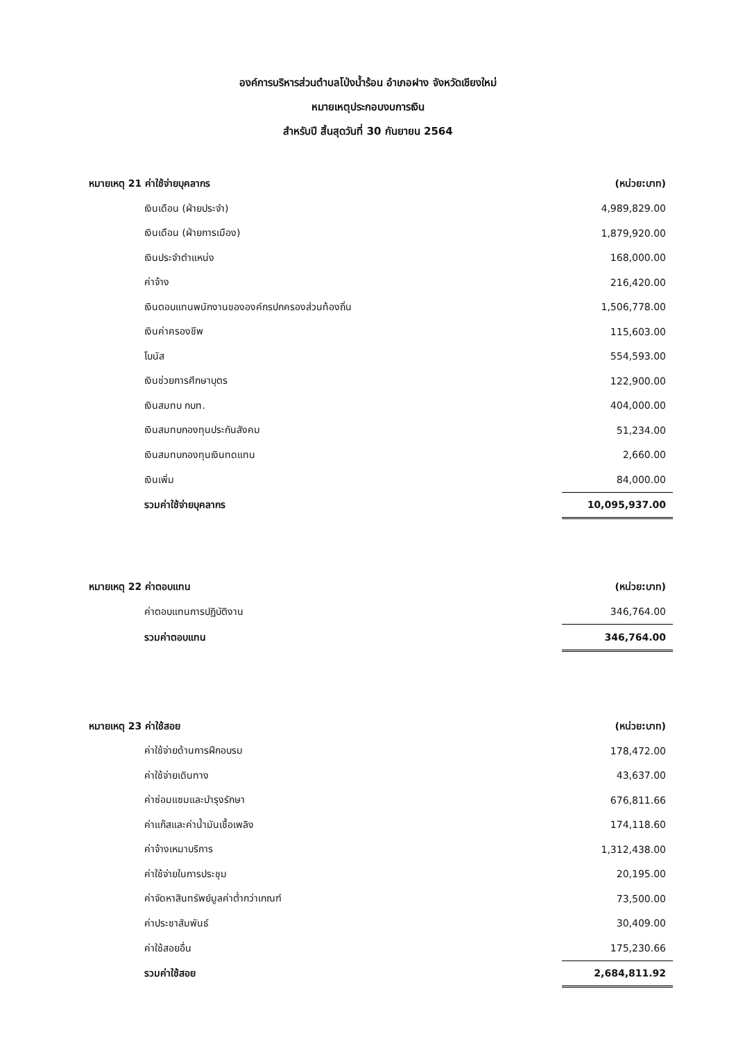องค์การบริหารส่วนตำบลโป่งน้ำร้อน อำเภอฝาง จังหวัดเชียงใหม่
หมายเหตุประกอบงบการเงิน
สำหรับปี สิ้นสุดวันที่ 30 กันยายน 2564
| หมายเหตุ 21 ค่าใช้จ่ายบุคลากร | (หน่วย:บาท) |
| เงินเดือน (ฝ่ายประจำ) | 4,989,829.00 |
| เงินเดือน (ฝ่ายการเมือง) | 1,879,920.00 |
| เงินประจำตำแหน่ง | 168,000.00 |
| ค่าจ้าง | 216,420.00 |
| เงินตอบแทนพนักงานขององค์กรปกครองส่วนท้องถิ่น | 1,506,778.00 |
| เงินค่าครองชีพ | 115,603.00 |
| โบนัส | 554,593.00 |
| เงินช่วยการศึกษาบุตร | 122,900.00 |
| เงินสมทบ กบท. | 404,000.00 |
| เงินสมทบกองทุนประกันสังคม | 51,234.00 |
| เงินสมทบกองทุนเงินทดแทน | 2,660.00 |
| เงินเพิ่ม | 84,000.00 |
| รวมค่าใช้จ่ายบุคลากร | 10,095,937.00 |
| หมายเหตุ 22 ค่าตอบแทน | (หน่วย:บาท) |
| ค่าตอบแทนการปฏิบัติงาน | 346,764.00 |
| รวมค่าตอบแทน | 346,764.00 |
| หมายเหตุ 23 ค่าใช้สอย | (หน่วย:บาท) |
| ค่าใช้จ่ายด้านการฝึกอบรม | 178,472.00 |
| ค่าใช้จ่ายเดินทาง | 43,637.00 |
| ค่าซ่อมแซมและบำรุงรักษา | 676,811.66 |
| ค่าแก๊สและค่าน้ำมันเชื้อเพลิง | 174,118.60 |
| ค่าจ้างเหมาบริการ | 1,312,438.00 |
| ค่าใช้จ่ายในการประชุม | 20,195.00 |
| ค่าจัดหาสินทรัพย์มูลค่าต่ำกว่าเกณฑ์ | 73,500.00 |
| ค่าประชาสัมพันธ์ | 30,409.00 |
| ค่าใช้สอยอื่น | 175,230.66 |
| รวมค่าใช้สอย | 2,684,811.92 |